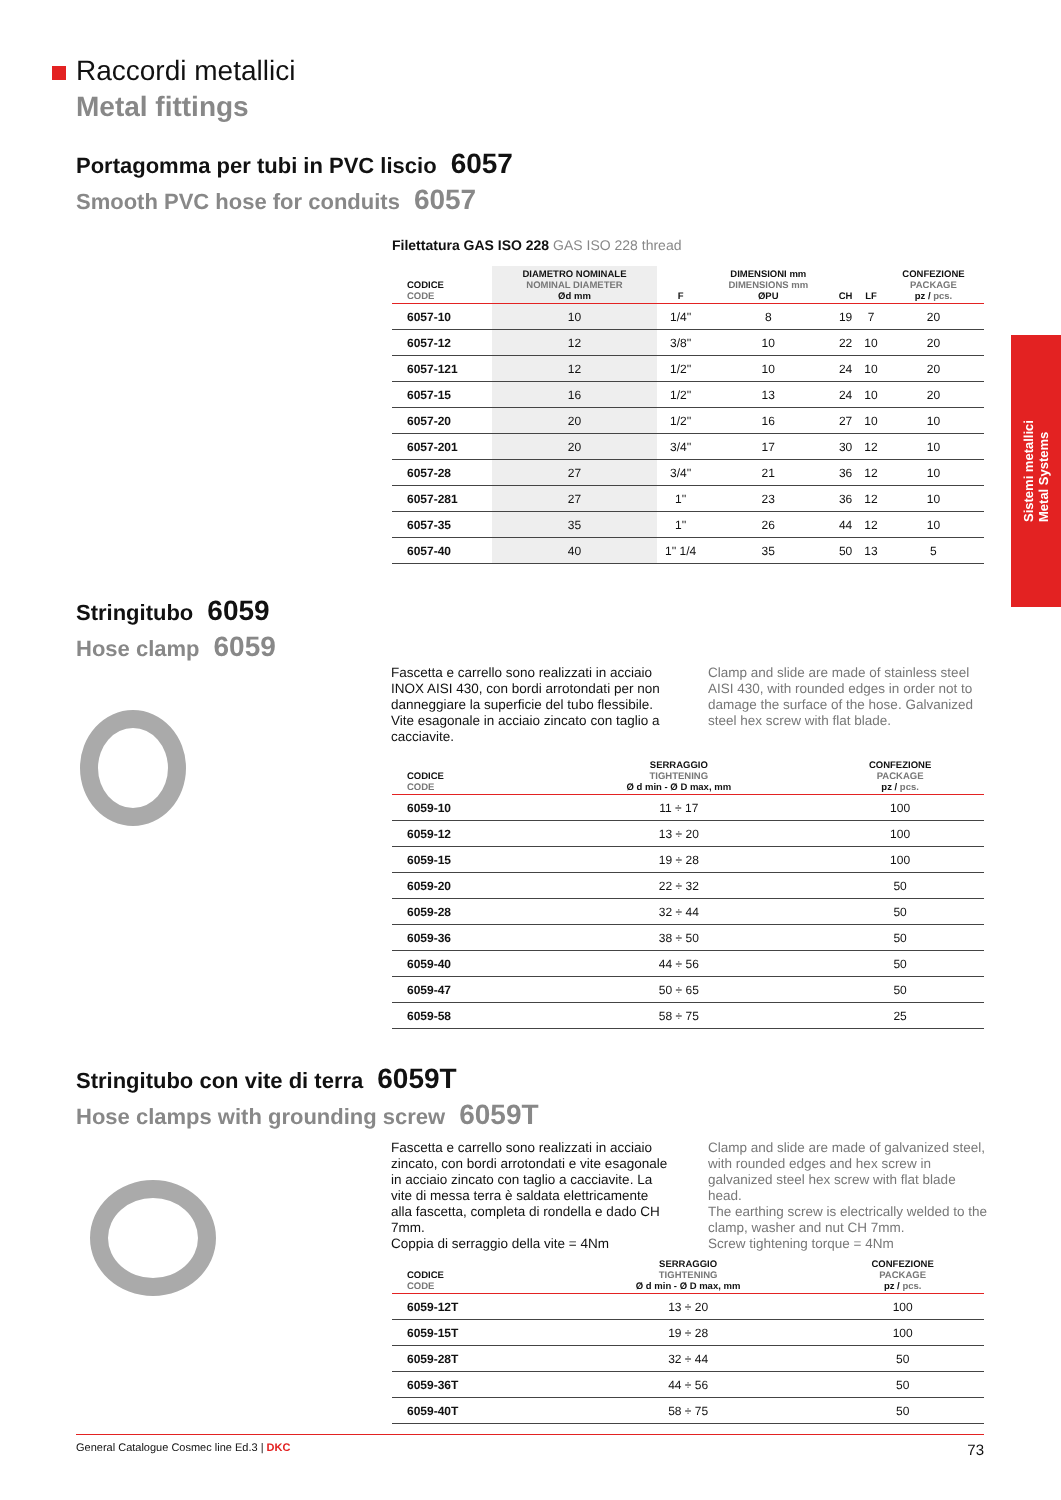Raccordi metallici
Metal fittings
Portagomma per tubi in PVC liscio 6057
Smooth PVC hose for conduits 6057
Filettatura GAS ISO 228 GAS ISO 228 thread
| CODICE CODE | DIAMETRO NOMINALE NOMINAL DIAMETER Ød mm | F | DIMENSIONI mm DIMENSIONS mm ØPU | CH | LF | CONFEZIONE PACKAGE pz / pcs. |
| --- | --- | --- | --- | --- | --- | --- |
| 6057-10 | 10 | 1/4'' | 8 | 19 | 7 | 20 |
| 6057-12 | 12 | 3/8'' | 10 | 22 | 10 | 20 |
| 6057-121 | 12 | 1/2'' | 10 | 24 | 10 | 20 |
| 6057-15 | 16 | 1/2'' | 13 | 24 | 10 | 20 |
| 6057-20 | 20 | 1/2'' | 16 | 27 | 10 | 10 |
| 6057-201 | 20 | 3/4'' | 17 | 30 | 12 | 10 |
| 6057-28 | 27 | 3/4'' | 21 | 36 | 12 | 10 |
| 6057-281 | 27 | 1'' | 23 | 36 | 12 | 10 |
| 6057-35 | 35 | 1'' | 26 | 44 | 12 | 10 |
| 6057-40 | 40 | 1'' 1/4 | 35 | 50 | 13 | 5 |
Sistemi metallici
Metal Systems
Stringitubo 6059
Hose clamp 6059
Fascetta e carrello sono realizzati in acciaio INOX AISI 430, con bordi arrotondati per non danneggiare la superficie del tubo flessibile. Vite esagonale in acciaio zincato con taglio a cacciavite.
Clamp and slide are made of stainless steel AISI 430, with rounded edges in order not to damage the surface of the hose. Galvanized steel hex screw with flat blade.
| CODICE CODE | SERRAGGIO TIGHTENING Ø d min - Ø D max, mm | CONFEZIONE PACKAGE pz / pcs. |
| --- | --- | --- |
| 6059-10 | 11 ÷ 17 | 100 |
| 6059-12 | 13 ÷ 20 | 100 |
| 6059-15 | 19 ÷ 28 | 100 |
| 6059-20 | 22 ÷ 32 | 50 |
| 6059-28 | 32 ÷ 44 | 50 |
| 6059-36 | 38 ÷ 50 | 50 |
| 6059-40 | 44 ÷ 56 | 50 |
| 6059-47 | 50 ÷ 65 | 50 |
| 6059-58 | 58 ÷ 75 | 25 |
Stringitubo con vite di terra 6059T
Hose clamps with grounding screw 6059T
Fascetta e carrello sono realizzati in acciaio zincato, con bordi arrotondati e vite esagonale in acciaio zincato con taglio a cacciavite. La vite di messa terra è saldata elettricamente alla fascetta, completa di rondella e dado CH 7mm.
Coppia di serraggio della vite = 4Nm
Clamp and slide are made of galvanized steel, with rounded edges and hex screw in galvanized steel hex screw with flat blade head.
The earthing screw is electrically welded to the clamp, washer and nut CH 7mm.
Screw tightening torque = 4Nm
| CODICE CODE | SERRAGGIO TIGHTENING Ø d min - Ø D max, mm | CONFEZIONE PACKAGE pz / pcs. |
| --- | --- | --- |
| 6059-12T | 13 ÷ 20 | 100 |
| 6059-15T | 19 ÷ 28 | 100 |
| 6059-28T | 32 ÷ 44 | 50 |
| 6059-36T | 44 ÷ 56 | 50 |
| 6059-40T | 58 ÷ 75 | 50 |
General Catalogue Cosmec line Ed.3 | DKC 73